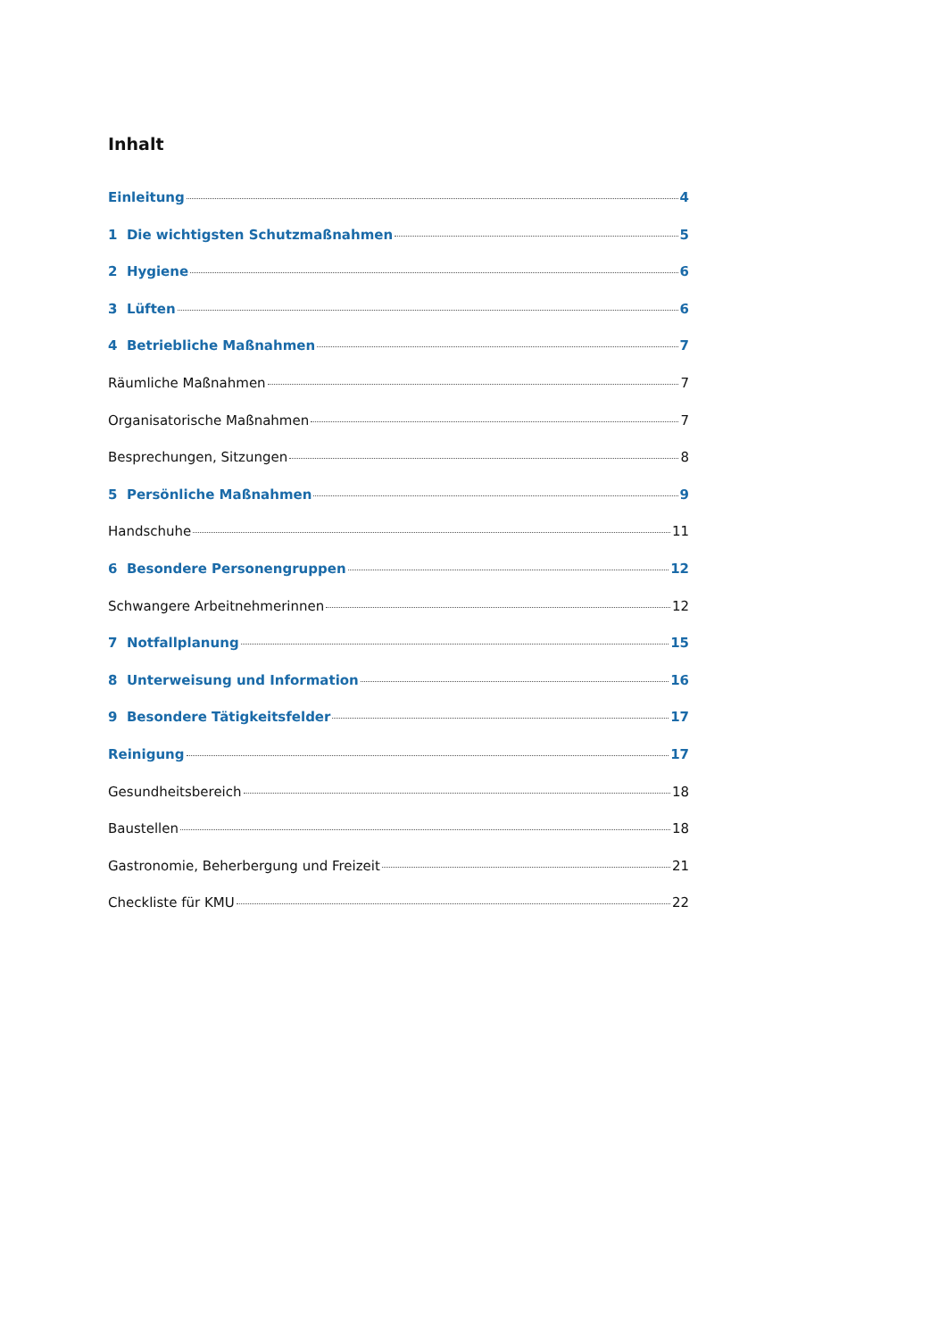Inhalt
Einleitung 4
1 Die wichtigsten Schutzmaßnahmen 5
2 Hygiene 6
3 Lüften 6
4 Betriebliche Maßnahmen 7
Räumliche Maßnahmen 7
Organisatorische Maßnahmen 7
Besprechungen, Sitzungen 8
5 Persönliche Maßnahmen 9
Handschuhe 11
6 Besondere Personengruppen 12
Schwangere Arbeitnehmerinnen 12
7 Notfallplanung 15
8 Unterweisung und Information 16
9 Besondere Tätigkeitsfelder 17
Reinigung 17
Gesundheitsbereich 18
Baustellen 18
Gastronomie, Beherbergung und Freizeit 21
Checkliste für KMU 22